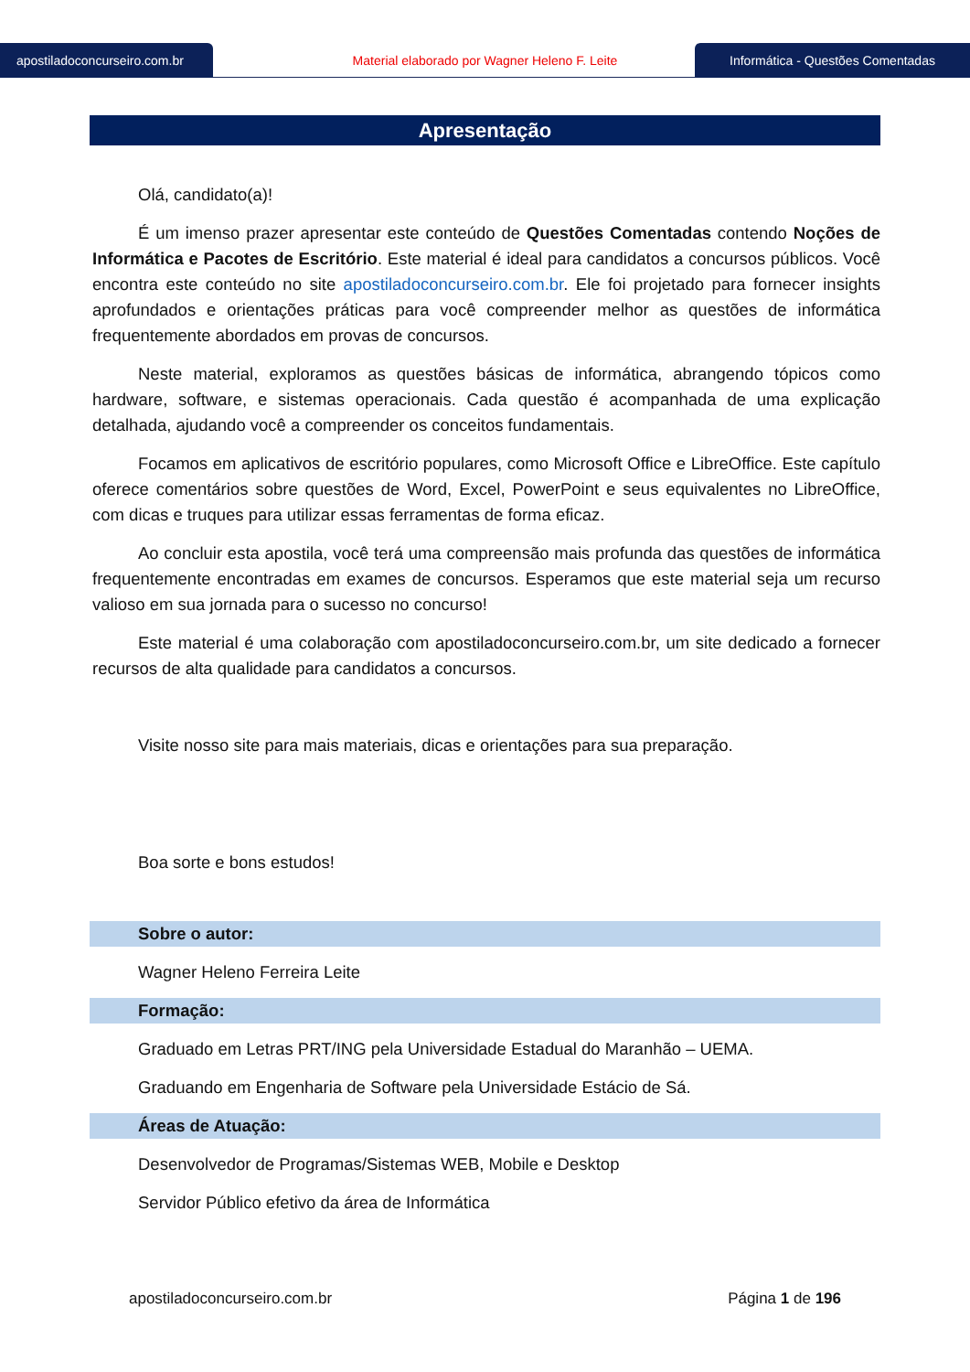apostiladoconcurseiro.com.br
Material elaborado por Wagner Heleno F. Leite
Informática - Questões Comentadas
Apresentação
Olá, candidato(a)!
É um imenso prazer apresentar este conteúdo de Questões Comentadas contendo Noções de Informática e Pacotes de Escritório. Este material é ideal para candidatos a concursos públicos. Você encontra este conteúdo no site apostiladoconcurseiro.com.br. Ele foi projetado para fornecer insights aprofundados e orientações práticas para você compreender melhor as questões de informática frequentemente abordados em provas de concursos.
Neste material, exploramos as questões básicas de informática, abrangendo tópicos como hardware, software, e sistemas operacionais. Cada questão é acompanhada de uma explicação detalhada, ajudando você a compreender os conceitos fundamentais.
Focamos em aplicativos de escritório populares, como Microsoft Office e LibreOffice. Este capítulo oferece comentários sobre questões de Word, Excel, PowerPoint e seus equivalentes no LibreOffice, com dicas e truques para utilizar essas ferramentas de forma eficaz.
Ao concluir esta apostila, você terá uma compreensão mais profunda das questões de informática frequentemente encontradas em exames de concursos. Esperamos que este material seja um recurso valioso em sua jornada para o sucesso no concurso!
Este material é uma colaboração com apostiladoconcurseiro.com.br, um site dedicado a fornecer recursos de alta qualidade para candidatos a concursos.
Visite nosso site para mais materiais, dicas e orientações para sua preparação.
Boa sorte e bons estudos!
Sobre o autor:
Wagner Heleno Ferreira Leite
Formação:
Graduado em Letras PRT/ING pela Universidade Estadual do Maranhão – UEMA.
Graduando em Engenharia de Software pela Universidade Estácio de Sá.
Áreas de Atuação:
Desenvolvedor de Programas/Sistemas WEB, Mobile e Desktop
Servidor Público efetivo da área de Informática
apostiladoconcurseiro.com.br Página 1 de 196